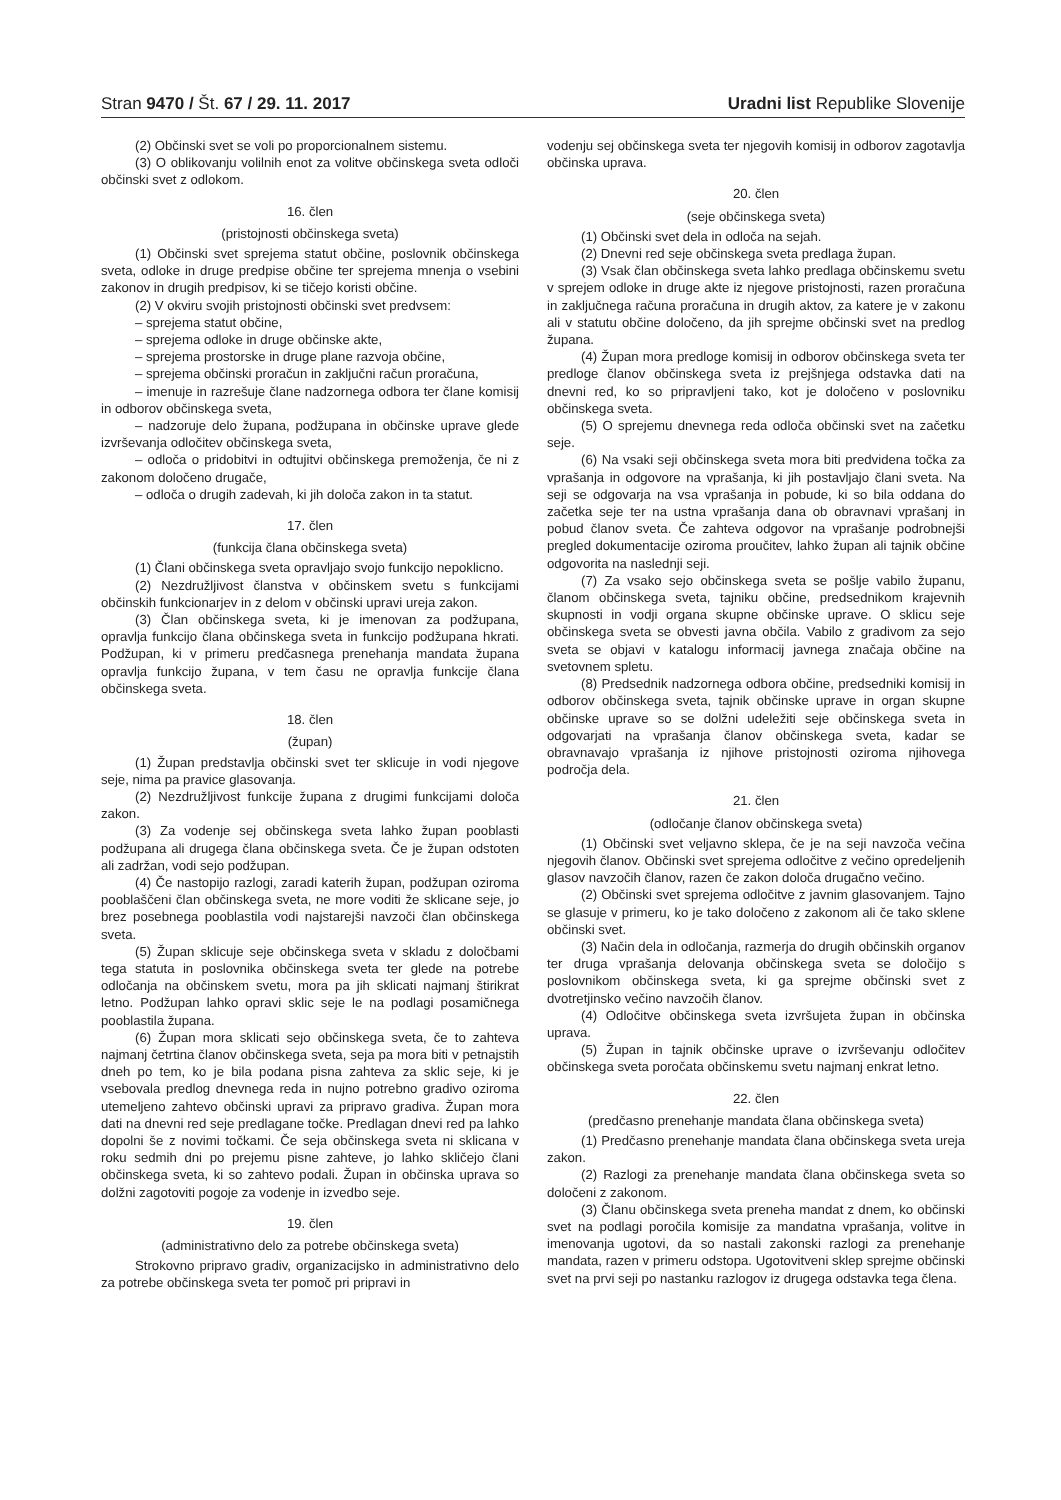Stran 9470 / Št. 67 / 29. 11. 2017 Uradni list Republike Slovenije
(2) Občinski svet se voli po proporcionalnem sistemu.
(3) O oblikovanju volilnih enot za volitve občinskega sveta odloči občinski svet z odlokom.
16. člen
(pristojnosti občinskega sveta)
(1) Občinski svet sprejema statut občine, poslovnik občinskega sveta, odloke in druge predpise občine ter sprejema mnenja o vsebini zakonov in drugih predpisov, ki se tičejo koristi občine.
(2) V okviru svojih pristojnosti občinski svet predvsem:
– sprejema statut občine,
– sprejema odloke in druge občinske akte,
– sprejema prostorske in druge plane razvoja občine,
– sprejema občinski proračun in zaključni račun proračuna,
– imenuje in razrešuje člane nadzornega odbora ter člane komisij in odborov občinskega sveta,
– nadzoruje delo župana, podžupana in občinske uprave glede izvrševanja odločitev občinskega sveta,
– odloča o pridobitvi in odtujitvi občinskega premoženja, če ni z zakonom določeno drugače,
– odloča o drugih zadevah, ki jih določa zakon in ta statut.
17. člen
(funkcija člana občinskega sveta)
(1) Člani občinskega sveta opravljajo svojo funkcijo nepoklicno.
(2) Nezdružljivost članstva v občinskem svetu s funkcijami občinskih funkcionarjev in z delom v občinski upravi ureja zakon.
(3) Član občinskega sveta, ki je imenovan za podžupana, opravlja funkcijo člana občinskega sveta in funkcijo podžupana hkrati. Podžupan, ki v primeru predčasnega prenehanja mandata župana opravlja funkcijo župana, v tem času ne opravlja funkcije člana občinskega sveta.
18. člen
(župan)
(1) Župan predstavlja občinski svet ter sklicuje in vodi njegove seje, nima pa pravice glasovanja.
(2) Nezdružljivost funkcije župana z drugimi funkcijami določa zakon.
(3) Za vodenje sej občinskega sveta lahko župan pooblasti podžupana ali drugega člana občinskega sveta. Če je župan odstoten ali zadržan, vodi sejo podžupan.
(4) Če nastopijo razlogi, zaradi katerih župan, podžupan oziroma pooblaščeni član občinskega sveta, ne more voditi že sklicane seje, jo brez posebnega pooblastila vodi najstarejši navzoči član občinskega sveta.
(5) Župan sklicuje seje občinskega sveta v skladu z določbami tega statuta in poslovnika občinskega sveta ter glede na potrebe odločanja na občinskem svetu, mora pa jih sklicati najmanj štirikrat letno. Podžupan lahko opravi sklic seje le na podlagi posamičnega pooblastila župana.
(6) Župan mora sklicati sejo občinskega sveta, če to zahteva najmanj četrtina članov občinskega sveta, seja pa mora biti v petnajstih dneh po tem, ko je bila podana pisna zahteva za sklic seje, ki je vsebovala predlog dnevnega reda in nujno potrebno gradivo oziroma utemeljeno zahtevo občinski upravi za pripravo gradiva. Župan mora dati na dnevni red seje predlagane točke. Predlagan dnevi red pa lahko dopolni še z novimi točkami. Če seja občinskega sveta ni sklicana v roku sedmih dni po prejemu pisne zahteve, jo lahko skličejo člani občinskega sveta, ki so zahtevo podali. Župan in občinska uprava so dolžni zagotoviti pogoje za vodenje in izvedbo seje.
19. člen
(administrativno delo za potrebe občinskega sveta)
Strokovno pripravo gradiv, organizacijsko in administrativno delo za potrebe občinskega sveta ter pomoč pri pripravi in
vodenju sej občinskega sveta ter njegovih komisij in odborov zagotavlja občinska uprava.
20. člen
(seje občinskega sveta)
(1) Občinski svet dela in odloča na sejah.
(2) Dnevni red seje občinskega sveta predlaga župan.
(3) Vsak član občinskega sveta lahko predlaga občinskemu svetu v sprejem odloke in druge akte iz njegove pristojnosti, razen proračuna in zaključnega računa proračuna in drugih aktov, za katere je v zakonu ali v statutu občine določeno, da jih sprejme občinski svet na predlog župana.
(4) Župan mora predloge komisij in odborov občinskega sveta ter predloge članov občinskega sveta iz prejšnjega odstavka dati na dnevni red, ko so pripravljeni tako, kot je določeno v poslovniku občinskega sveta.
(5) O sprejemu dnevnega reda odloča občinski svet na začetku seje.
(6) Na vsaki seji občinskega sveta mora biti predvidena točka za vprašanja in odgovore na vprašanja, ki jih postavljajo člani sveta. Na seji se odgovarja na vsa vprašanja in pobude, ki so bila oddana do začetka seje ter na ustna vprašanja dana ob obravnavi vprašanj in pobud članov sveta. Če zahteva odgovor na vprašanje podrobnejši pregled dokumentacije oziroma proučitev, lahko župan ali tajnik občine odgovorita na naslednji seji.
(7) Za vsako sejo občinskega sveta se pošlje vabilo županu, članom občinskega sveta, tajniku občine, predsednikom krajevnih skupnosti in vodji organa skupne občinske uprave. O sklicu seje občinskega sveta se obvesti javna občila. Vabilo z gradivom za sejo sveta se objavi v katalogu informacij javnega značaja občine na svetovnem spletu.
(8) Predsednik nadzornega odbora občine, predsedniki komisij in odborov občinskega sveta, tajnik občinske uprave in organ skupne občinske uprave so se dolžni udeležiti seje občinskega sveta in odgovarjati na vprašanja članov občinskega sveta, kadar se obravnavajo vprašanja iz njihove pristojnosti oziroma njihovega področja dela.
21. člen
(odločanje članov občinskega sveta)
(1) Občinski svet veljavno sklepa, če je na seji navzoča večina njegovih članov. Občinski svet sprejema odločitve z večino opredeljenih glasov navzočih članov, razen če zakon določa drugačno večino.
(2) Občinski svet sprejema odločitve z javnim glasovanjem. Tajno se glasuje v primeru, ko je tako določeno z zakonom ali če tako sklene občinski svet.
(3) Način dela in odločanja, razmerja do drugih občinskih organov ter druga vprašanja delovanja občinskega sveta se določijo s poslovnikom občinskega sveta, ki ga sprejme občinski svet z dvotretjinsko večino navzočih članov.
(4) Odločitve občinskega sveta izvršujeta župan in občinska uprava.
(5) Župan in tajnik občinske uprave o izvrševanju odločitev občinskega sveta poročata občinskemu svetu najmanj enkrat letno.
22. člen
(predčasno prenehanje mandata člana občinskega sveta)
(1) Predčasno prenehanje mandata člana občinskega sveta ureja zakon.
(2) Razlogi za prenehanje mandata člana občinskega sveta so določeni z zakonom.
(3) Članu občinskega sveta preneha mandat z dnem, ko občinski svet na podlagi poročila komisije za mandatna vprašanja, volitve in imenovanja ugotovi, da so nastali zakonski razlogi za prenehanje mandata, razen v primeru odstopa. Ugotovitveni sklep sprejme občinski svet na prvi seji po nastanku razlogov iz drugega odstavka tega člena.